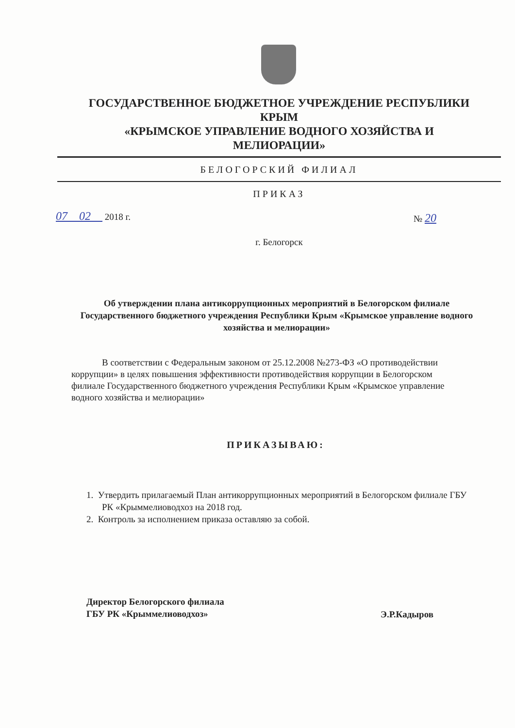ГОСУДАРСТВЕННОЕ БЮДЖЕТНОЕ УЧРЕЖДЕНИЕ РЕСПУБЛИКИ
КРЫМ
«КРЫМСКОЕ УПРАВЛЕНИЕ ВОДНОГО ХОЗЯЙСТВА И
МЕЛИОРАЦИИ»
БЕЛОГОРСКИЙ ФИЛИАЛ
ПРИКАЗ
07 02 2018 г. № 20
г. Белогорск
Об утверждении плана антикоррупционных мероприятий в Белогорском филиале Государственного бюджетного учреждения Республики Крым «Крымское управление водного хозяйства и мелиорации»
В соответствии с Федеральным законом от 25.12.2008 №273-ФЗ «О противодействии коррупции» в целях повышения эффективности противодействия коррупции в Белогорском филиале Государственного бюджетного учреждения Республики Крым «Крымское управление водного хозяйства и мелиорации»
ПРИКАЗЫВАЮ:
1. Утвердить прилагаемый План антикоррупционных мероприятий в Белогорском филиале ГБУ РК «Крыммелиоводхоз на 2018 год.
2. Контроль за исполнением приказа оставляю за собой.
Директор Белогорского филиала
ГБУ РК «Крыммелиоводхоз»
Э.Р.Кадыров